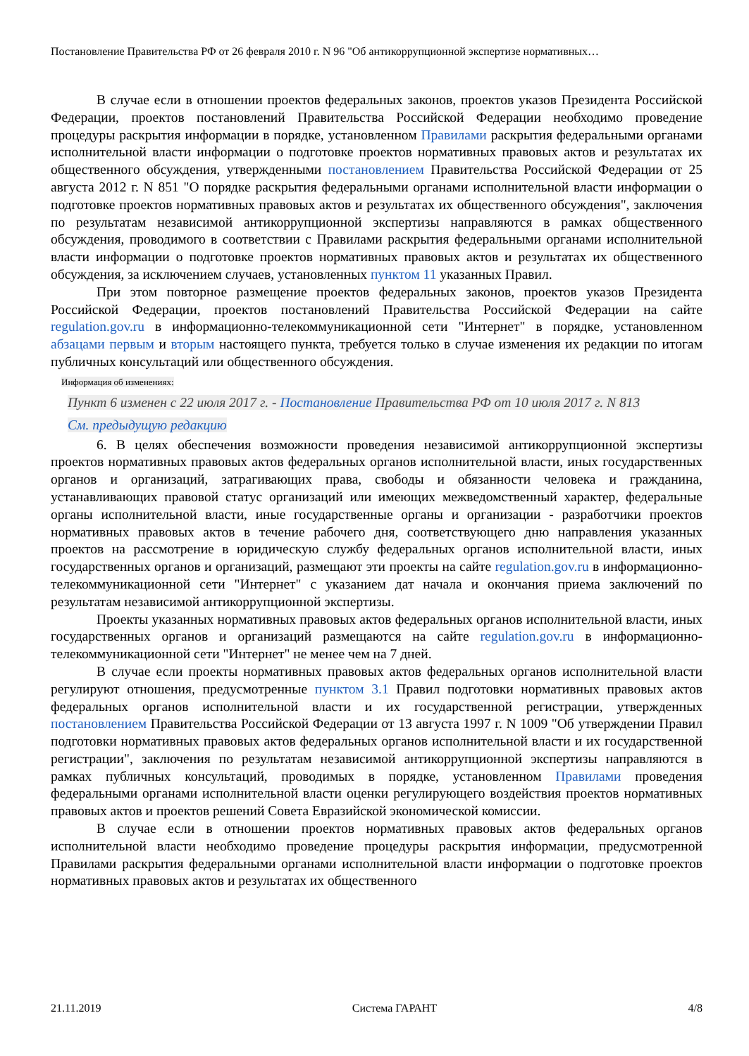Постановление Правительства РФ от 26 февраля 2010 г. N 96 "Об антикоррупционной экспертизе нормативных…
В случае если в отношении проектов федеральных законов, проектов указов Президента Российской Федерации, проектов постановлений Правительства Российской Федерации необходимо проведение процедуры раскрытия информации в порядке, установленном Правилами раскрытия федеральными органами исполнительной власти информации о подготовке проектов нормативных правовых актов и результатах их общественного обсуждения, утвержденными постановлением Правительства Российской Федерации от 25 августа 2012 г. N 851 "О порядке раскрытия федеральными органами исполнительной власти информации о подготовке проектов нормативных правовых актов и результатах их общественного обсуждения", заключения по результатам независимой антикоррупционной экспертизы направляются в рамках общественного обсуждения, проводимого в соответствии с Правилами раскрытия федеральными органами исполнительной власти информации о подготовке проектов нормативных правовых актов и результатах их общественного обсуждения, за исключением случаев, установленных пунктом 11 указанных Правил.
При этом повторное размещение проектов федеральных законов, проектов указов Президента Российской Федерации, проектов постановлений Правительства Российской Федерации на сайте regulation.gov.ru в информационно-телекоммуникационной сети "Интернет" в порядке, установленном абзацами первым и вторым настоящего пункта, требуется только в случае изменения их редакции по итогам публичных консультаций или общественного обсуждения.
Информация об изменениях:
Пункт 6 изменен с 22 июля 2017 г. - Постановление Правительства РФ от 10 июля 2017 г. N 813
См. предыдущую редакцию
6. В целях обеспечения возможности проведения независимой антикоррупционной экспертизы проектов нормативных правовых актов федеральных органов исполнительной власти, иных государственных органов и организаций, затрагивающих права, свободы и обязанности человека и гражданина, устанавливающих правовой статус организаций или имеющих межведомственный характер, федеральные органы исполнительной власти, иные государственные органы и организации - разработчики проектов нормативных правовых актов в течение рабочего дня, соответствующего дню направления указанных проектов на рассмотрение в юридическую службу федеральных органов исполнительной власти, иных государственных органов и организаций, размещают эти проекты на сайте regulation.gov.ru в информационно-телекоммуникационной сети "Интернет" с указанием дат начала и окончания приема заключений по результатам независимой антикоррупционной экспертизы.
Проекты указанных нормативных правовых актов федеральных органов исполнительной власти, иных государственных органов и организаций размещаются на сайте regulation.gov.ru в информационно-телекоммуникационной сети "Интернет" не менее чем на 7 дней.
В случае если проекты нормативных правовых актов федеральных органов исполнительной власти регулируют отношения, предусмотренные пунктом 3.1 Правил подготовки нормативных правовых актов федеральных органов исполнительной власти и их государственной регистрации, утвержденных постановлением Правительства Российской Федерации от 13 августа 1997 г. N 1009 "Об утверждении Правил подготовки нормативных правовых актов федеральных органов исполнительной власти и их государственной регистрации", заключения по результатам независимой антикоррупционной экспертизы направляются в рамках публичных консультаций, проводимых в порядке, установленном Правилами проведения федеральными органами исполнительной власти оценки регулирующего воздействия проектов нормативных правовых актов и проектов решений Совета Евразийской экономической комиссии.
В случае если в отношении проектов нормативных правовых актов федеральных органов исполнительной власти необходимо проведение процедуры раскрытия информации, предусмотренной Правилами раскрытия федеральными органами исполнительной власти информации о подготовке проектов нормативных правовых актов и результатах их общественного
21.11.2019 Система ГАРАНТ 4/8